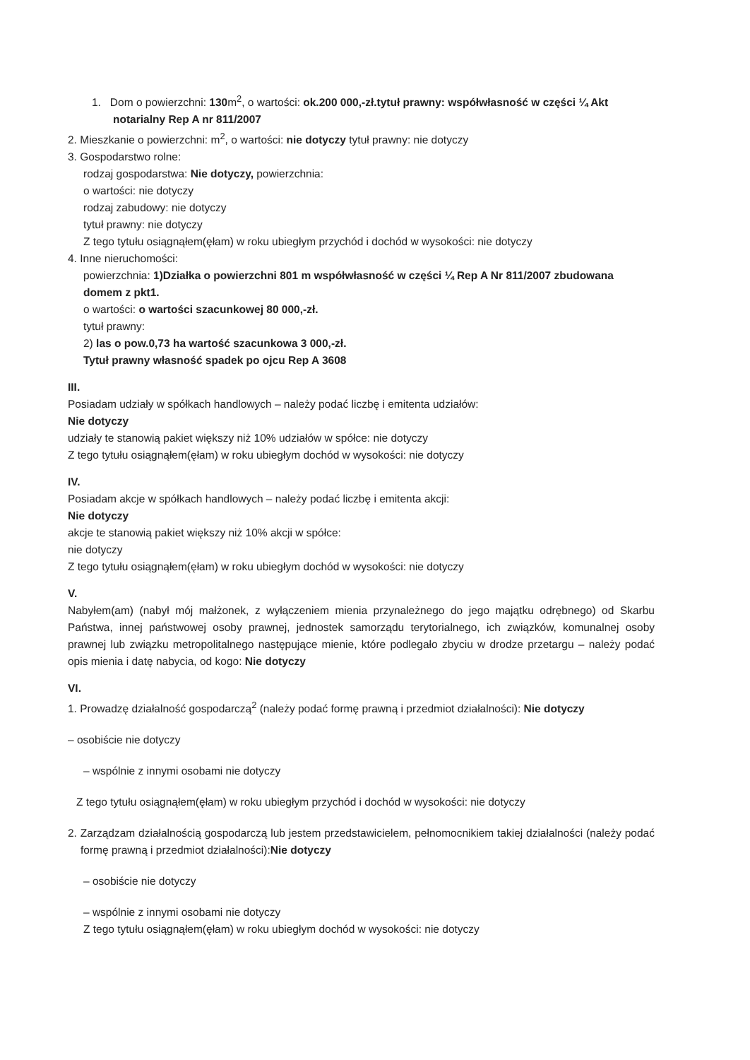1. Dom o powierzchni: 130m<sup>2</sup>, o wartości: ok.200 000,-zł.tytuł prawny: współwłasność w części ¼ Akt notarialny Rep A nr 811/2007
2. Mieszkanie o powierzchni: m<sup>2</sup>, o wartości: nie dotyczy tytuł prawny: nie dotyczy
3. Gospodarstwo rolne:
rodzaj gospodarstwa: Nie dotyczy, powierzchnia:
o wartości: nie dotyczy
rodzaj zabudowy: nie dotyczy
tytuł prawny: nie dotyczy
Z tego tytułu osiągnąłem(ęłam) w roku ubiegłym przychód i dochód w wysokości: nie dotyczy
4. Inne nieruchomości:
powierzchnia: 1)Działka o powierzchni 801 m współwłasność w części ¼ Rep A Nr 811/2007 zbudowana domem z pkt1.
o wartości: o wartości szacunkowej 80 000,-zł.
tytuł prawny:
2) las o pow.0,73 ha wartość szacunkowa 3 000,-zł.
Tytuł prawny własność spadek po ojcu Rep A 3608
III.
Posiadam udziały w spółkach handlowych – należy podać liczbę i emitenta udziałów:
Nie dotyczy
udziały te stanowią pakiet większy niż 10% udziałów w spółce: nie dotyczy
Z tego tytułu osiągnąłem(ęłam) w roku ubiegłym dochód w wysokości: nie dotyczy
IV.
Posiadam akcje w spółkach handlowych – należy podać liczbę i emitenta akcji:
Nie dotyczy
akcje te stanowią pakiet większy niż 10% akcji w spółce:
nie dotyczy
Z tego tytułu osiągnąłem(ęłam) w roku ubiegłym dochód w wysokości: nie dotyczy
V.
Nabyłem(am) (nabył mój małżonek, z wyłączeniem mienia przynależnego do jego majątku odrębnego) od Skarbu Państwa, innej państwowej osoby prawnej, jednostek samorządu terytorialnego, ich związków, komunalnej osoby prawnej lub związku metropolitalnego następujące mienie, które podlegało zbyciu w drodze przetargu – należy podać opis mienia i datę nabycia, od kogo: Nie dotyczy
VI.
1. Prowadzę działalność gospodarczą<sup>2</sup> (należy podać formę prawną i przedmiot działalności): Nie dotyczy
– osobiście nie dotyczy
– wspólnie z innymi osobami nie dotyczy
Z tego tytułu osiągnąłem(ęłam) w roku ubiegłym przychód i dochód w wysokości: nie dotyczy
2. Zarządzam działalnością gospodarczą lub jestem przedstawicielem, pełnomocnikiem takiej działalności (należy podać formę prawną i przedmiot działalności):Nie dotyczy
– osobiście nie dotyczy
– wspólnie z innymi osobami nie dotyczy
Z tego tytułu osiągnąłem(ęłam) w roku ubiegłym dochód w wysokości: nie dotyczy